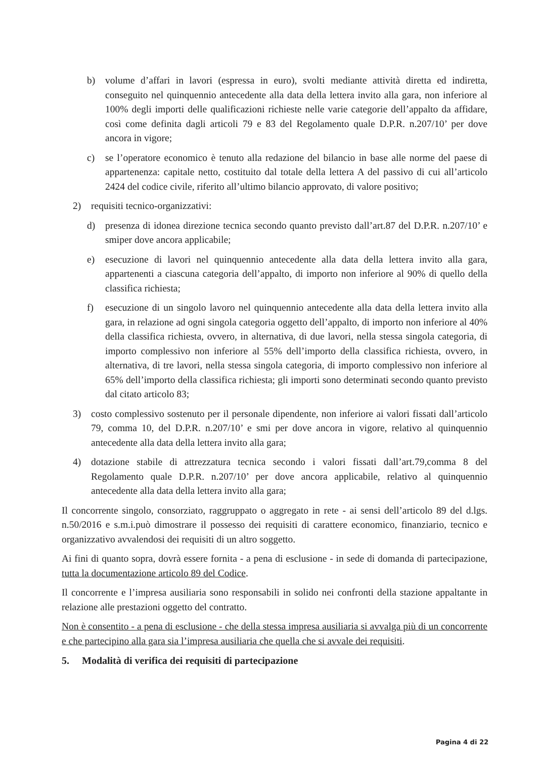b) volume d’affari in lavori (espressa in euro), svolti mediante attività diretta ed indiretta, conseguito nel quinquennio antecedente alla data della lettera invito alla gara, non inferiore al 100% degli importi delle qualificazioni richieste nelle varie categorie dell’appalto da affidare, così come definita dagli articoli 79 e 83 del Regolamento quale D.P.R. n.207/10’ per dove ancora in vigore;
c) se l’operatore economico è tenuto alla redazione del bilancio in base alle norme del paese di appartenenza: capitale netto, costituito dal totale della lettera A del passivo di cui all’articolo 2424 del codice civile, riferito all’ultimo bilancio approvato, di valore positivo;
2) requisiti tecnico-organizzativi:
d) presenza di idonea direzione tecnica secondo quanto previsto dall’art.87 del D.P.R. n.207/10’ e smiper dove ancora applicabile;
e) esecuzione di lavori nel quinquennio antecedente alla data della lettera invito alla gara, appartenenti a ciascuna categoria dell’appalto, di importo non inferiore al 90% di quello della classifica richiesta;
f) esecuzione di un singolo lavoro nel quinquennio antecedente alla data della lettera invito alla gara, in relazione ad ogni singola categoria oggetto dell’appalto, di importo non inferiore al 40% della classifica richiesta, ovvero, in alternativa, di due lavori, nella stessa singola categoria, di importo complessivo non inferiore al 55% dell’importo della classifica richiesta, ovvero, in alternativa, di tre lavori, nella stessa singola categoria, di importo complessivo non inferiore al 65% dell’importo della classifica richiesta; gli importi sono determinati secondo quanto previsto dal citato articolo 83;
3) costo complessivo sostenuto per il personale dipendente, non inferiore ai valori fissati dall’articolo 79, comma 10, del D.P.R. n.207/10’ e smi per dove ancora in vigore, relativo al quinquennio antecedente alla data della lettera invito alla gara;
4) dotazione stabile di attrezzatura tecnica secondo i valori fissati dall’art.79,comma 8 del Regolamento quale D.P.R. n.207/10’ per dove ancora applicabile, relativo al quinquennio antecedente alla data della lettera invito alla gara;
Il concorrente singolo, consorziato, raggruppato o aggregato in rete - ai sensi dell’articolo 89 del d.lgs. n.50/2016 e s.m.i.può dimostrare il possesso dei requisiti di carattere economico, finanziario, tecnico e organizzativo avvalendosi dei requisiti di un altro soggetto.
Ai fini di quanto sopra, dovrà essere fornita - a pena di esclusione - in sede di domanda di partecipazione, tutta la documentazione articolo 89 del Codice.
Il concorrente e l’impresa ausiliaria sono responsabili in solido nei confronti della stazione appaltante in relazione alle prestazioni oggetto del contratto.
Non è consentito - a pena di esclusione - che della stessa impresa ausiliaria si avvalga più di un concorrente e che partecipino alla gara sia l’impresa ausiliaria che quella che si avvale dei requisiti.
5. Modalità di verifica dei requisiti di partecipazione
Pagina 4 di 22